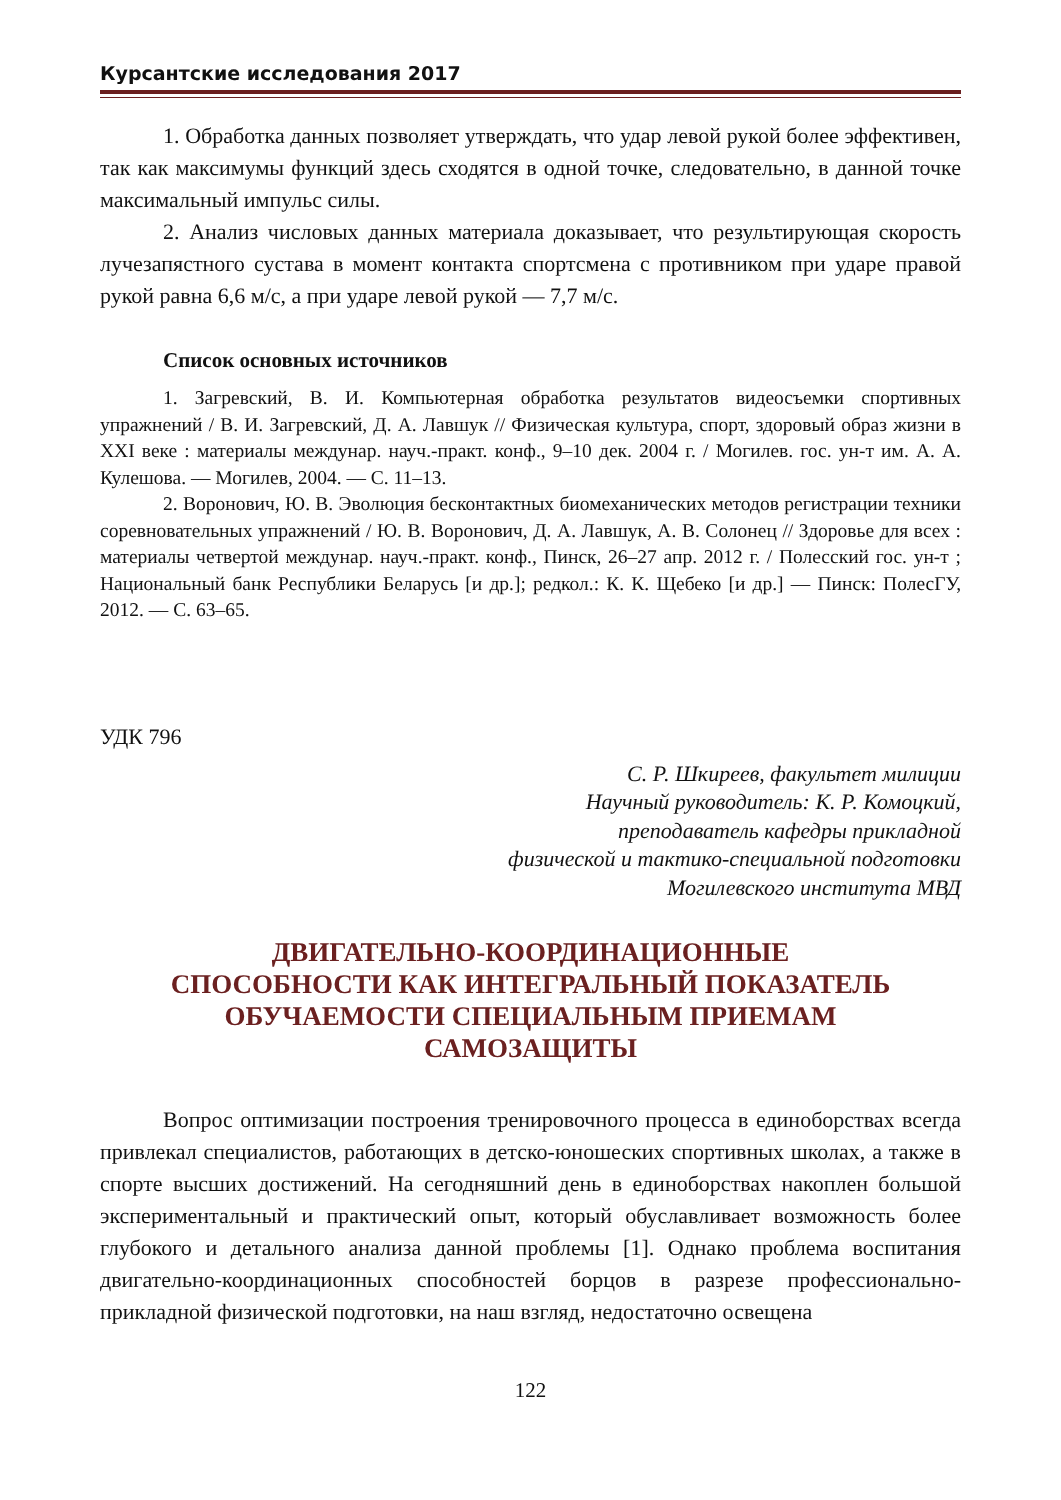Курсантские исследования 2017
1. Обработка данных позволяет утверждать, что удар левой рукой более эффективен, так как максимумы функций здесь сходятся в одной точке, следовательно, в данной точке максимальный импульс силы.
2. Анализ числовых данных материала доказывает, что результирующая скорость лучезапястного сустава в момент контакта спортсмена с противником при ударе правой рукой равна 6,6 м/с, а при ударе левой рукой — 7,7 м/с.
Список основных источников
1. Загревский, В. И. Компьютерная обработка результатов видеосъемки спортивных упражнений / В. И. Загревский, Д. А. Лавшук // Физическая культура, спорт, здоровый образ жизни в XXI веке : материалы междунар. науч.-практ. конф., 9–10 дек. 2004 г. / Могилев. гос. ун-т им. А. А. Кулешова. — Могилев, 2004. — С. 11–13.
2. Воронович, Ю. В. Эволюция бесконтактных биомеханических методов регистрации техники соревновательных упражнений / Ю. В. Воронович, Д. А. Лавшук, А. В. Солонец // Здоровье для всех : материалы четвертой междунар. науч.-практ. конф., Пинск, 26–27 апр. 2012 г. / Полесский гос. ун-т ; Национальный банк Республики Беларусь [и др.]; редкол.: К. К. Щебеко [и др.] — Пинск: ПолесГУ, 2012. — С. 63–65.
УДК 796
С. Р. Шкиреев, факультет милиции
Научный руководитель: К. Р. Комоцкий,
преподаватель кафедры прикладной
физической и тактико-специальной подготовки
Могилевского института МВД
ДВИГАТЕЛЬНО-КООРДИНАЦИОННЫЕ
СПОСОБНОСТИ КАК ИНТЕГРАЛЬНЫЙ ПОКАЗАТЕЛЬ
ОБУЧАЕМОСТИ СПЕЦИАЛЬНЫМ ПРИЕМАМ
САМОЗАЩИТЫ
Вопрос оптимизации построения тренировочного процесса в единоборствах всегда привлекал специалистов, работающих в детско-юношеских спортивных школах, а также в спорте высших достижений. На сегодняшний день в единоборствах накоплен большой экспериментальный и практический опыт, который обуславливает возможность более глубокого и детального анализа данной проблемы [1]. Однако проблема воспитания двигательно-координационных способностей борцов в разрезе профессионально-прикладной физической подготовки, на наш взгляд, недостаточно освещена
122